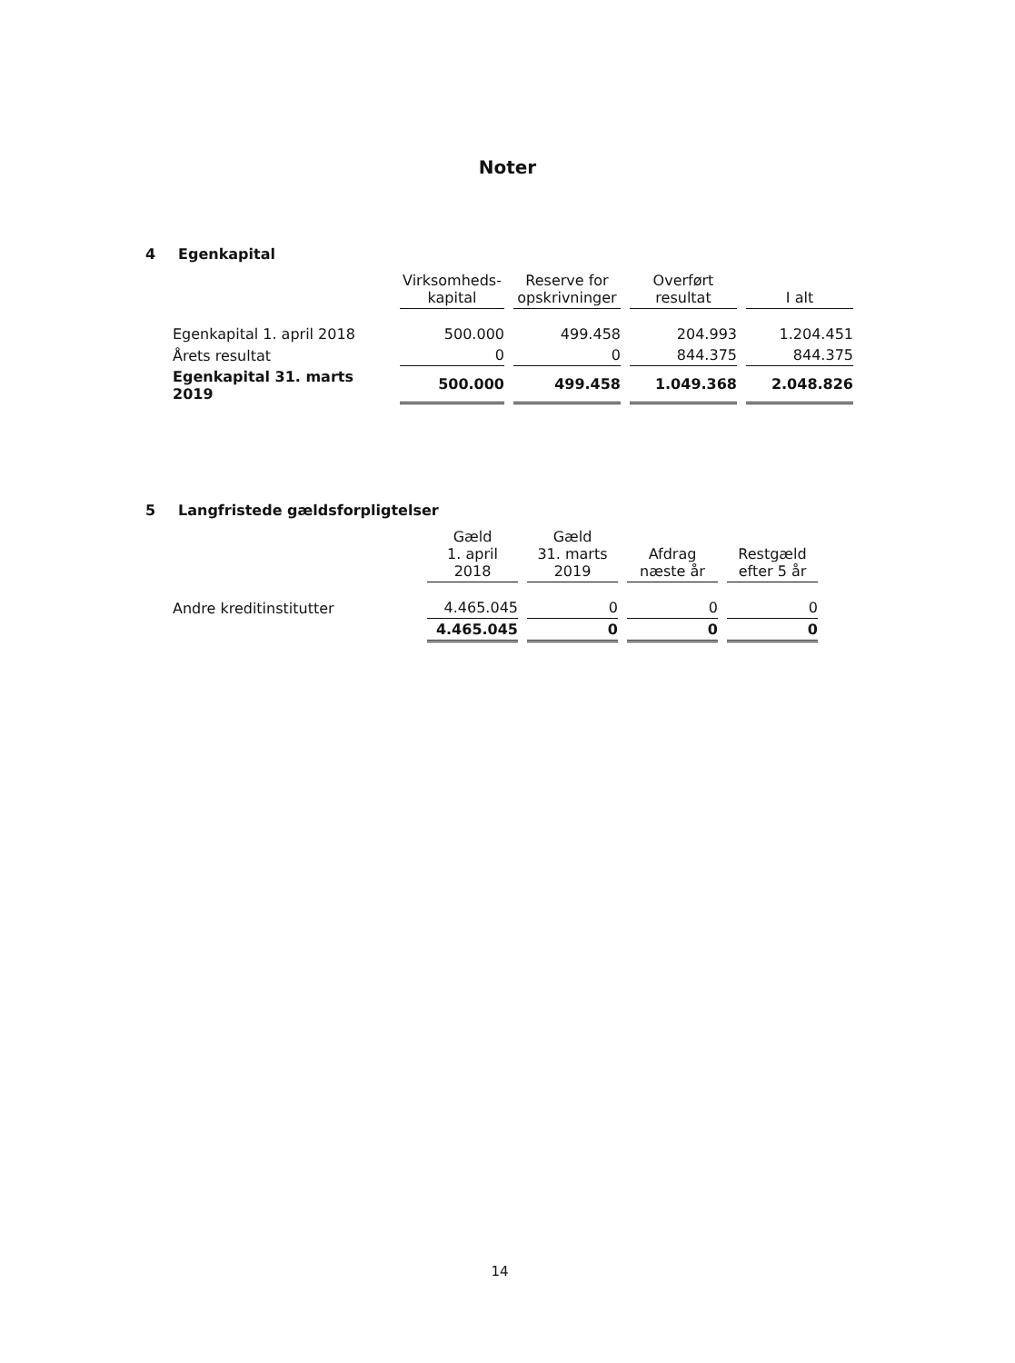Noter
4 Egenkapital
| | Virksomheds- kapital | Reserve for opskrivninger | Overført resultat | I alt |
| --- | --- | --- | --- | --- |
| Egenkapital 1. april 2018 | 500.000 | 499.458 | 204.993 | 1.204.451 |
| Årets resultat | 0 | 0 | 844.375 | 844.375 |
| Egenkapital 31. marts 2019 | 500.000 | 499.458 | 1.049.368 | 2.048.826 |
5 Langfristede gældsforpligtelser
| | Gæld 1. april 2018 | Gæld 31. marts 2019 | Afdrag næste år | Restgæld efter 5 år |
| --- | --- | --- | --- | --- |
| Andre kreditinstitutter | 4.465.045 | 0 | 0 | 0 |
| | 4.465.045 | 0 | 0 | 0 |
14